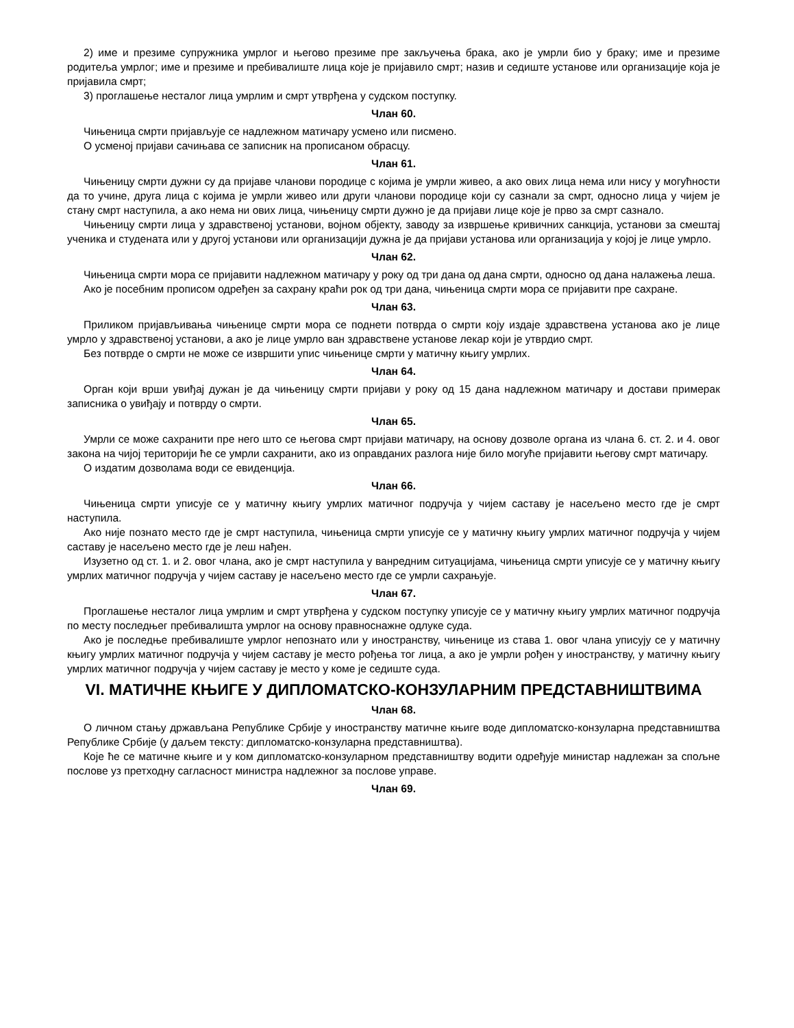2) име и презиме супружника умрлог и његово презиме пре закључења брака, ако је умрли био у браку; име и презиме родитеља умрлог; име и презиме и пребивалиште лица које је пријавило смрт; назив и седиште установе или организације која је пријавила смрт;
3) проглашење несталог лица умрлим и смрт утврђена у судском поступку.
Члан 60.
Чињеница смрти пријављује се надлежном матичару усмено или писмено.
О усменој пријави сачињава се записник на прописаном обрасцу.
Члан 61.
Чињеницу смрти дужни су да пријаве чланови породице с којима је умрли живео, а ако ових лица нема или нису у могућности да то учине, друга лица с којима је умрли живео или други чланови породице који су сазнали за смрт, односно лица у чијем је стану смрт наступила, а ако нема ни ових лица, чињеницу смрти дужно је да пријави лице које је прво за смрт сазнало.
Чињеницу смрти лица у здравственој установи, војном објекту, заводу за извршење кривичних санкција, установи за смештај ученика и студената или у другој установи или организацији дужна је да пријави установа или организација у којој је лице умрло.
Члан 62.
Чињеница смрти мора се пријавити надлежном матичару у року од три дана од дана смрти, односно од дана налажења леша.
Ако је посебним прописом одређен за сахрану краћи рок од три дана, чињеница смрти мора се пријавити пре сахране.
Члан 63.
Приликом пријављивања чињенице смрти мора се поднети потврда о смрти коју издаје здравствена установа ако је лице умрло у здравственој установи, а ако је лице умрло ван здравствене установе лекар који је утврдио смрт.
Без потврде о смрти не може се извршити упис чињенице смрти у матичну књигу умрлих.
Члан 64.
Орган који врши увиђај дужан је да чињеницу смрти пријави у року од 15 дана надлежном матичару и достави примерак записника о увиђају и потврду о смрти.
Члан 65.
Умрли се може сахранити пре него што се његова смрт пријави матичару, на основу дозволе органа из члана 6. ст. 2. и 4. овог закона на чијој територији ће се умрли сахранити, ако из оправданих разлога није било могуће пријавити његову смрт матичару.
О издатим дозволама води се евиденција.
Члан 66.
Чињеница смрти уписује се у матичну књигу умрлих матичног подручја у чијем саставу је насељено место где је смрт наступила.
Ако није познато место где је смрт наступила, чињеница смрти уписује се у матичну књигу умрлих матичног подручја у чијем саставу је насељено место где је леш нађен.
Изузетно од ст. 1. и 2. овог члана, ако је смрт наступила у ванредним ситуацијама, чињеница смрти уписује се у матичну књигу умрлих матичног подручја у чијем саставу је насељено место где се умрли сахрањује.
Члан 67.
Проглашење несталог лица умрлим и смрт утврђена у судском поступку уписује се у матичну књигу умрлих матичног подручја по месту последњег пребивалишта умрлог на основу правноснажне одлуке суда.
Ако је последње пребивалиште умрлог непознато или у иностранству, чињенице из става 1. овог члана уписују се у матичну књигу умрлих матичног подручја у чијем саставу је место рођења тог лица, а ако је умрли рођен у иностранству, у матичну књигу умрлих матичног подручја у чијем саставу је место у коме је седиште суда.
VI. МАТИЧНЕ КЊИГЕ У ДИПЛОМАТСКО-КОНЗУЛАРНИМ ПРЕДСТАВНИШТВИМА
Члан 68.
О личном стању држављана Републике Србије у иностранству матичне књиге воде дипломатско-конзуларна представништва Републике Србије (у даљем тексту: дипломатско-конзуларна представништва).
Које ће се матичне књиге и у ком дипломатско-конзуларном представништву водити одређује министар надлежан за спољне послове уз претходну сагласност министра надлежног за послове управе.
Члан 69.